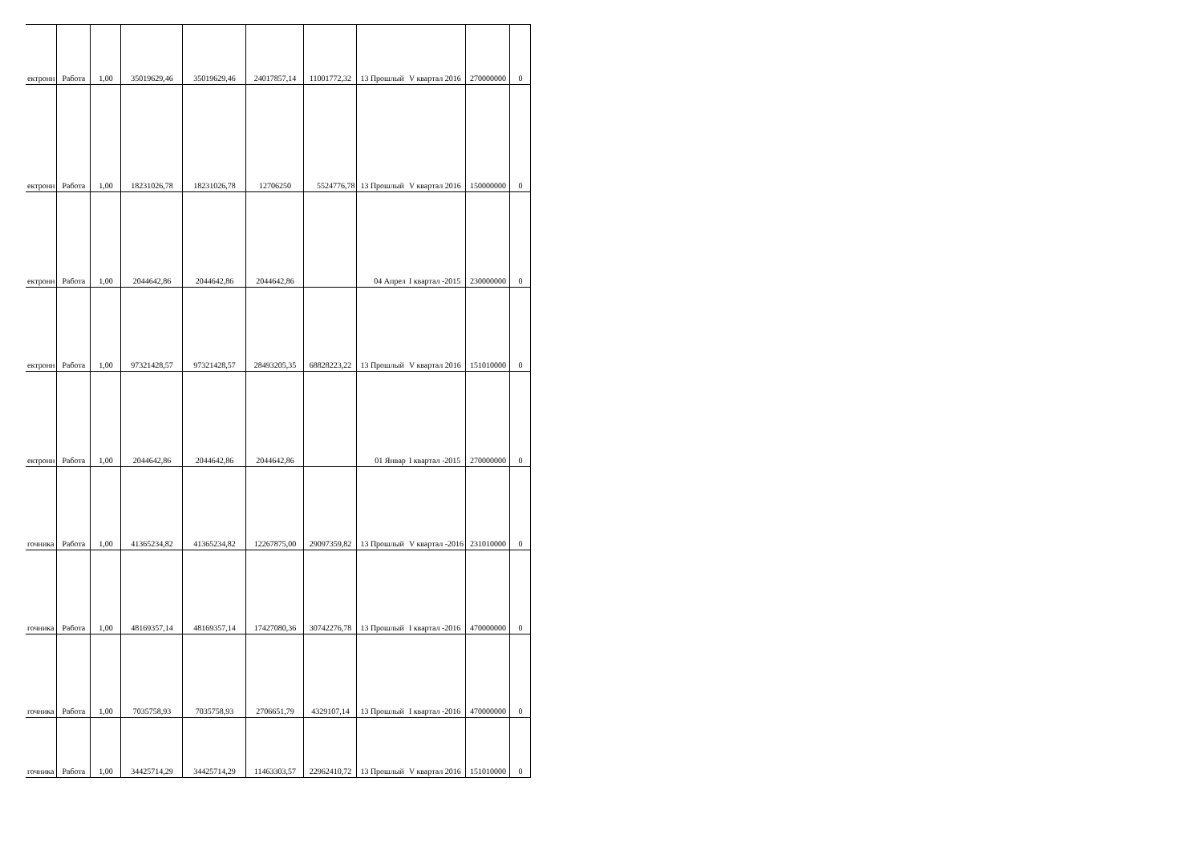| ектронн | Работа | 1,00 | 35019629,46 | 35019629,46 | 24017857,14 | 11001772,32 | 13 Прошлый | V квартал 2016 | 270000000 | 0 |
| ектронн | Работа | 1,00 | 18231026,78 | 18231026,78 | 12706250 | 5524776,78 | 13 Прошлый | V квартал 2016 | 150000000 | 0 |
| ектронн | Работа | 1,00 | 2044642,86 | 2044642,86 | 2044642,86 | | 04 Апрел | I квартал -2015 | 230000000 | 0 |
| ектронн | Работа | 1,00 | 97321428,57 | 97321428,57 | 28493205,35 | 68828223,22 | 13 Прошлый | V квартал 2016 | 151010000 | 0 |
| ектронн | Работа | 1,00 | 2044642,86 | 2044642,86 | 2044642,86 | | 01 Январ | I квартал -2015 | 270000000 | 0 |
| гочника | Работа | 1,00 | 41365234,82 | 41365234,82 | 12267875,00 | 29097359,82 | 13 Прошлый | V квартал -2016 | 231010000 | 0 |
| гочника | Работа | 1,00 | 48169357,14 | 48169357,14 | 17427080,36 | 30742276,78 | 13 Прошлый | I квартал -2016 | 470000000 | 0 |
| гочника | Работа | 1,00 | 7035758,93 | 7035758,93 | 2706651,79 | 4329107,14 | 13 Прошлый | I квартал -2016 | 470000000 | 0 |
| гочника | Работа | 1,00 | 34425714,29 | 34425714,29 | 11463303,57 | 22962410,72 | 13 Прошлый | V квартал 2016 | 151010000 | 0 |